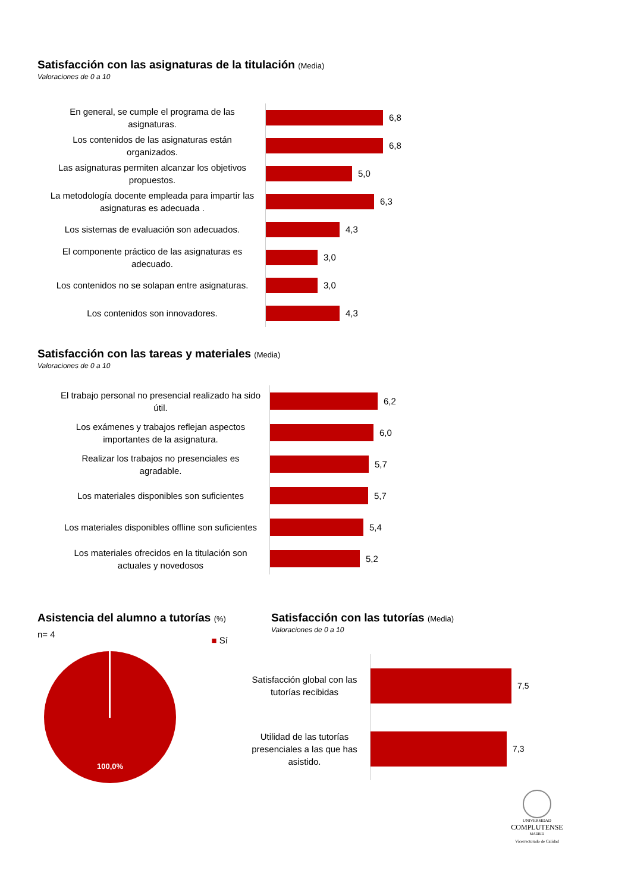Satisfacción con las asignaturas de la titulación (Media)
Valoraciones de 0 a 10
En general, se cumple el programa de las asignaturas.
6,8
Los contenidos de las asignaturas están organizados.
6,8
Las asignaturas permiten alcanzar los objetivos propuestos.
5,0
La metodología docente empleada para impartir las asignaturas es adecuada .
6,3
Los sistemas de evaluación son adecuados.
4,3
El componente práctico de las asignaturas es adecuado.
3,0
Los contenidos no se solapan entre asignaturas.
3,0
Los contenidos son innovadores.
4,3
Satisfacción con las tareas y materiales (Media)
Valoraciones de 0 a 10
El trabajo personal no presencial realizado ha sido útil.
6,2
Los exámenes y trabajos reflejan aspectos importantes de la asignatura.
6,0
Realizar los trabajos no presenciales es agradable.
5,7
Los materiales disponibles son suficientes
5,7
Los materiales disponibles offline son suficientes
5,4
Los materiales ofrecidos en la titulación son actuales y novedosos
5,2
Asistencia del alumno a tutorías (%)
n= 4 ■ Sí
100,0%
Satisfacción con las tutorías (Media)
Valoraciones de 0 a 10
Satisfacción global con las tutorías recibidas
7,5
Utilidad de las tutorías presenciales a las que has asistido.
7,3
UNIVERSIDAD
COMPLUTENSE
MADRID
Vicerrectorado de Calidad